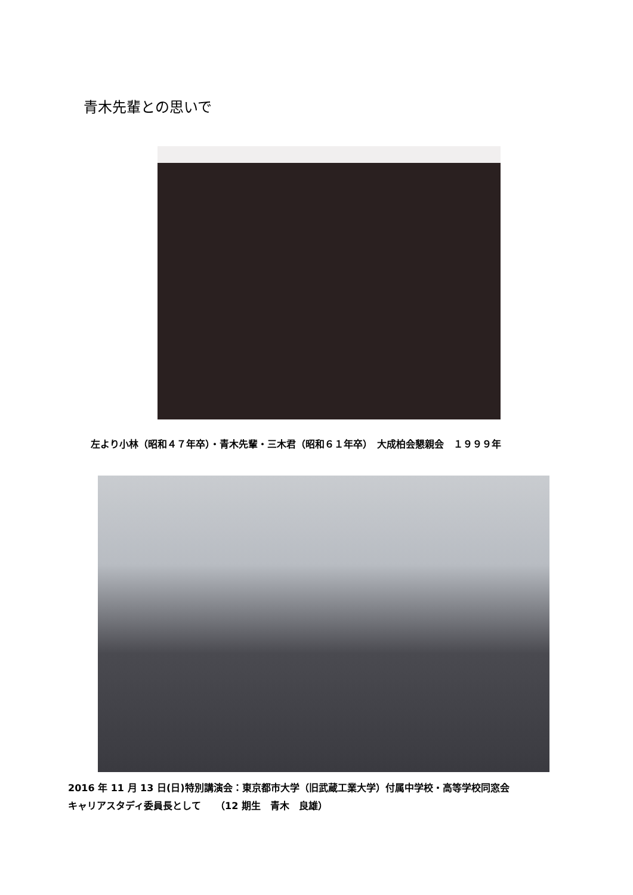青木先輩との思いで
左より小林（昭和４７年卒）・青木先輩・三木君（昭和６１年卒）　大成柏会懇親会　１９９９年
2016 年 11 月 13 日(日)特別講演会：東京都市大学（旧武蔵工業大学）付属中学校・高等学校同窓会
キャリアスタディ委員長として　　（12 期生　青木　良雄）